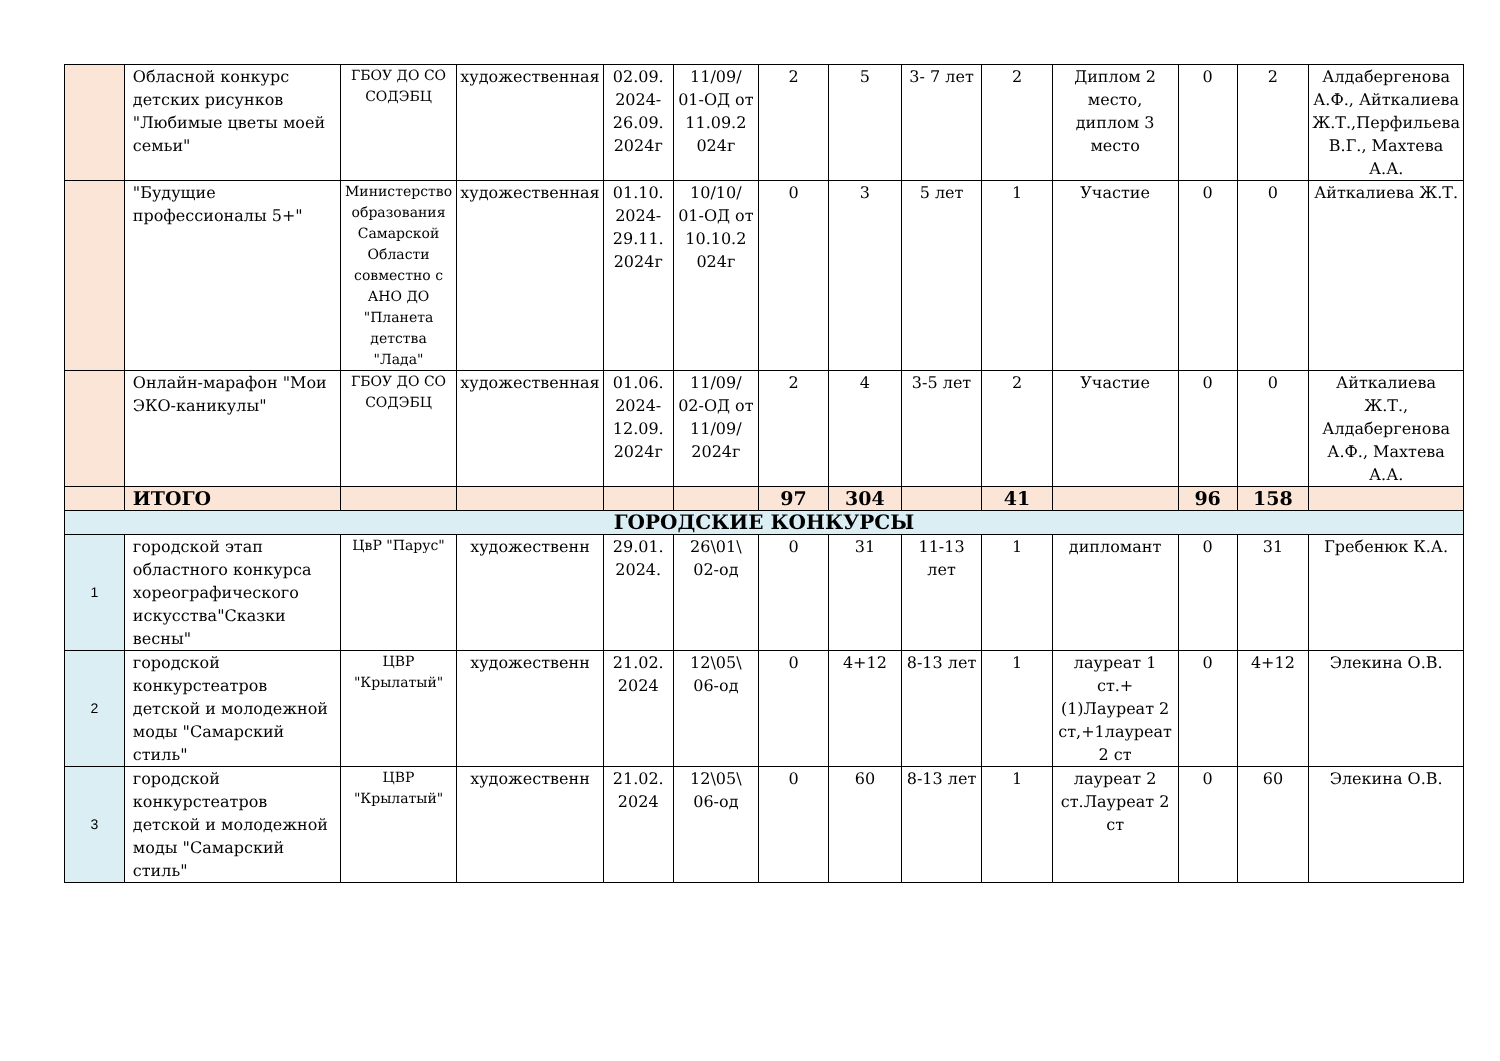| | Обласной конкурс детских рисунков "Любимые цветы моей семьи" | ГБОУ ДО СО СОДЭБЦ | художественная | 02.09. 2024- 26.09. 2024г | 11/09/ 01-ОД от 11.09.2 024г | 2 | 5 | 3- 7 лет | 2 | Диплом 2 место, диплом 3 место | 0 | 2 | Алдабергенова А.Ф., Айткалиева Ж.Т.,Перфильева В.Г., Махтева А.А. |
| | "Будущие профессионалы 5+" | Министерство образования Самарской Области совместно с АНО ДО "Планета детства "Лада" | художественная | 01.10. 2024- 29.11. 2024г | 10/10/ 01-ОД от 10.10.2 024г | 0 | 3 | 5 лет | 1 | Участие | 0 | 0 | Айткалиева Ж.Т. |
| | Онлайн-марафон "Мои ЭКО-каникулы" | ГБОУ ДО СО СОДЭБЦ | художественная | 01.06. 2024- 12.09. 2024г | 11/09/ 02-ОД от 11/09/ 2024г | 2 | 4 | 3-5 лет | 2 | Участие | 0 | 0 | Айткалиева Ж.Т., Алдабергенова А.Ф., Махтева А.А. |
| | ИТОГО | | | | | 97 | 304 | | 41 | | 96 | 158 | |
| ГОРОДСКИЕ КОНКУРСЫ | | | | | | | | | | | | | |
| 1 | городской этап областного конкурса хореографического искусства"Сказки весны" | ЦвР "Парус" | художественн | 29.01. 2024. | 26\01\ 02-од | 0 | 31 | 11-13 лет | 1 | дипломант | 0 | 31 | Гребенюк К.А. |
| 2 | городской конкурстеатров детской и молодежной моды "Самарский стиль" | ЦВР "Крылатый" | художественн | 21.02. 2024 | 12\05\ 06-од | 0 | 4+12 | 8-13 лет | 1 | лауреат 1 ст.+(1)Лауреат 2 ст,+1лауреат 2 ст | 0 | 4+12 | Элекина О.В. |
| 3 | городской конкурстеатров детской и молодежной моды "Самарский стиль" | ЦВР "Крылатый" | художественн | 21.02. 2024 | 12\05\ 06-од | 0 | 60 | 8-13 лет | 1 | лауреат 2 ст.Лауреат 2 ст | 0 | 60 | Элекина О.В. |